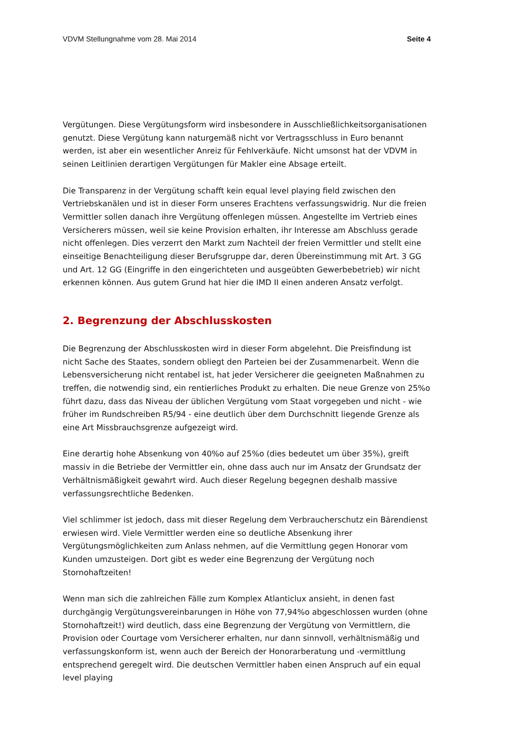VDVM Stellungnahme vom 28. Mai 2014 Seite 4
Vergütungen. Diese Vergütungsform wird insbesondere in Ausschließlichkeitsorganisationen genutzt. Diese Vergütung kann naturgemäß nicht vor Vertragsschluss in Euro benannt werden, ist aber ein wesentlicher Anreiz für Fehlverkäufe. Nicht umsonst hat der VDVM in seinen Leitlinien derartigen Vergütungen für Makler eine Absage erteilt.
Die Transparenz in der Vergütung schafft kein equal level playing field zwischen den Vertriebskanälen und ist in dieser Form unseres Erachtens verfassungswidrig. Nur die freien Vermittler sollen danach ihre Vergütung offenlegen müssen. Angestellte im Vertrieb eines Versicherers müssen, weil sie keine Provision erhalten, ihr Interesse am Abschluss gerade nicht offenlegen. Dies verzerrt den Markt zum Nachteil der freien Vermittler und stellt eine einseitige Benachteiligung dieser Berufsgruppe dar, deren Übereinstimmung mit Art. 3 GG und Art. 12 GG (Eingriffe in den eingerichteten und ausgeübten Gewerbebetrieb) wir nicht erkennen können. Aus gutem Grund hat hier die IMD II einen anderen Ansatz verfolgt.
2. Begrenzung der Abschlusskosten
Die Begrenzung der Abschlusskosten wird in dieser Form abgelehnt. Die Preisfindung ist nicht Sache des Staates, sondern obliegt den Parteien bei der Zusammenarbeit. Wenn die Lebensversicherung nicht rentabel ist, hat jeder Versicherer die geeigneten Maßnahmen zu treffen, die notwendig sind, ein rentierliches Produkt zu erhalten. Die neue Grenze von 25%o führt dazu, dass das Niveau der üblichen Vergütung vom Staat vorgegeben und nicht - wie früher im Rundschreiben R5/94 - eine deutlich über dem Durchschnitt liegende Grenze als eine Art Missbrauchsgrenze aufgezeigt wird.
Eine derartig hohe Absenkung von 40%o auf 25%o (dies bedeutet um über 35%), greift massiv in die Betriebe der Vermittler ein, ohne dass auch nur im Ansatz der Grundsatz der Verhältnismäßigkeit gewahrt wird. Auch dieser Regelung begegnen deshalb massive verfassungsrechtliche Bedenken.
Viel schlimmer ist jedoch, dass mit dieser Regelung dem Verbraucherschutz ein Bärendienst erwiesen wird. Viele Vermittler werden eine so deutliche Absenkung ihrer Vergütungsmöglichkeiten zum Anlass nehmen, auf die Vermittlung gegen Honorar vom Kunden umzusteigen. Dort gibt es weder eine Begrenzung der Vergütung noch Stornohaftzeiten!
Wenn man sich die zahlreichen Fälle zum Komplex Atlanticlux ansieht, in denen fast durchgängig Vergütungsvereinbarungen in Höhe von 77,94%o abgeschlossen wurden (ohne Stornohaftzeit!) wird deutlich, dass eine Begrenzung der Vergütung von Vermittlern, die Provision oder Courtage vom Versicherer erhalten, nur dann sinnvoll, verhältnismäßig und verfassungskonform ist, wenn auch der Bereich der Honorarberatung und -vermittlung entsprechend geregelt wird. Die deutschen Vermittler haben einen Anspruch auf ein equal level playing